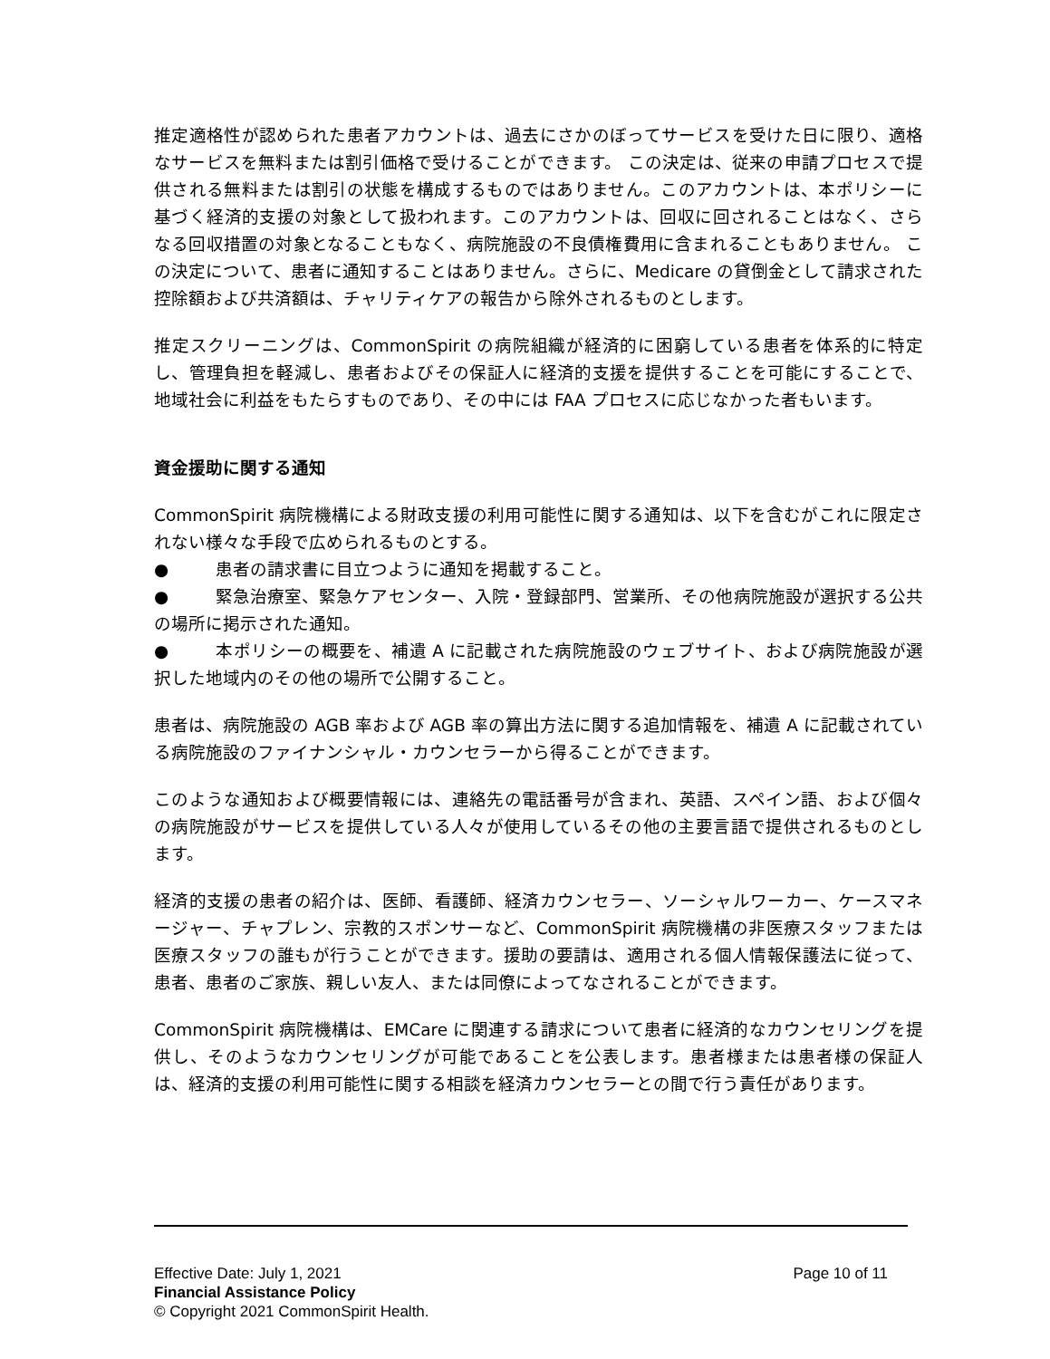推定適格性が認められた患者アカウントは、過去にさかのぼってサービスを受けた日に限り、適格なサービスを無料または割引価格で受けることができます。 この決定は、従来の申請プロセスで提供される無料または割引の状態を構成するものではありません。このアカウントは、本ポリシーに基づく経済的支援の対象として扱われます。このアカウントは、回収に回されることはなく、さらなる回収措置の対象となることもなく、病院施設の不良債権費用に含まれることもありません。 この決定について、患者に通知することはありません。さらに、Medicare の貸倒金として請求された控除額および共済額は、チャリティケアの報告から除外されるものとします。
推定スクリーニングは、CommonSpirit の病院組織が経済的に困窮している患者を体系的に特定し、管理負担を軽減し、患者およびその保証人に経済的支援を提供することを可能にすることで、地域社会に利益をもたらすものであり、その中には FAA プロセスに応じなかった者もいます。
資金援助に関する通知
CommonSpirit 病院機構による財政支援の利用可能性に関する通知は、以下を含むがこれに限定されない様々な手段で広められるものとする。
● 患者の請求書に目立つように通知を掲載すること。
● 緊急治療室、緊急ケアセンター、入院・登録部門、営業所、その他病院施設が選択する公共の場所に掲示された通知。
● 本ポリシーの概要を、補遺 A に記載された病院施設のウェブサイト、および病院施設が選択した地域内のその他の場所で公開すること。
患者は、病院施設の AGB 率および AGB 率の算出方法に関する追加情報を、補遺 A に記載されている病院施設のファイナンシャル・カウンセラーから得ることができます。
このような通知および概要情報には、連絡先の電話番号が含まれ、英語、スペイン語、および個々の病院施設がサービスを提供している人々が使用しているその他の主要言語で提供されるものとします。
経済的支援の患者の紹介は、医師、看護師、経済カウンセラー、ソーシャルワーカー、ケースマネージャー、チャプレン、宗教的スポンサーなど、CommonSpirit 病院機構の非医療スタッフまたは医療スタッフの誰もが行うことができます。援助の要請は、適用される個人情報保護法に従って、患者、患者のご家族、親しい友人、または同僚によってなされることができます。
CommonSpirit 病院機構は、EMCare に関連する請求について患者に経済的なカウンセリングを提供し、そのようなカウンセリングが可能であることを公表します。患者様または患者様の保証人は、経済的支援の利用可能性に関する相談を経済カウンセラーとの間で行う責任があります。
Effective Date: July 1, 2021 Page 10 of 11
Financial Assistance Policy
© Copyright 2021 CommonSpirit Health.